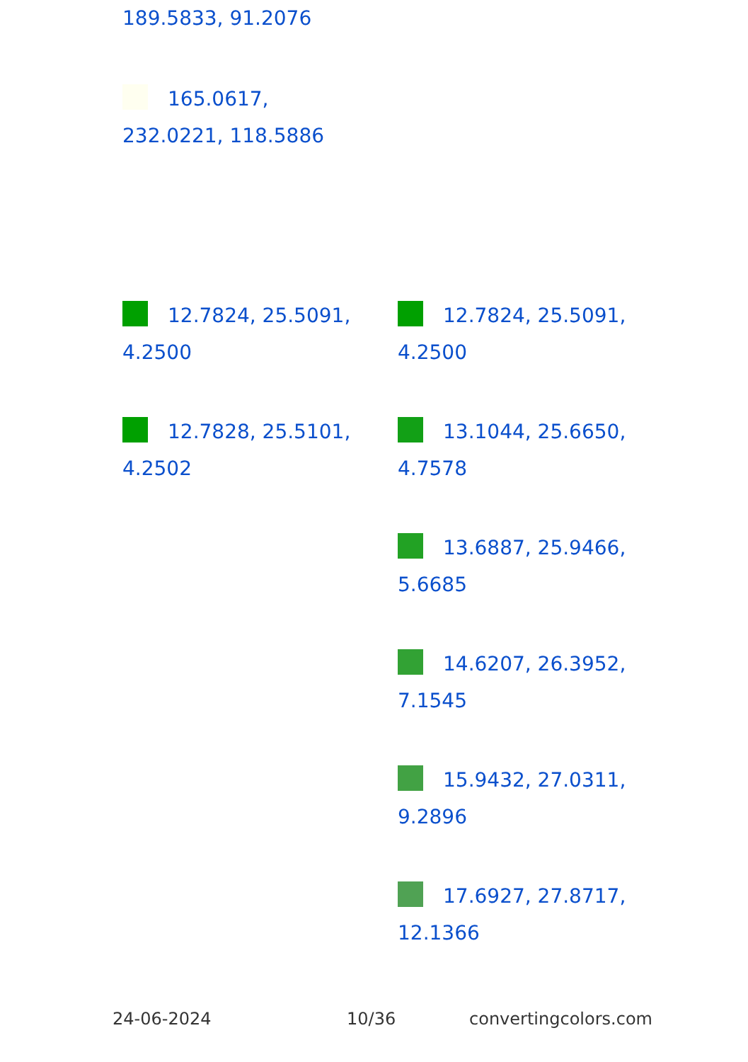189.5833, 91.2076
165.0617, 232.0221, 118.5886
12.7824, 25.5091, 4.2500
12.7828, 25.5101, 4.2502
12.7824, 25.5091, 4.2500
13.1044, 25.6650, 4.7578
13.6887, 25.9466, 5.6685
14.6207, 26.3952, 7.1545
15.9432, 27.0311, 9.2896
17.6927, 27.8717, 12.1366
24-06-2024 10/36 convertingcolors.com